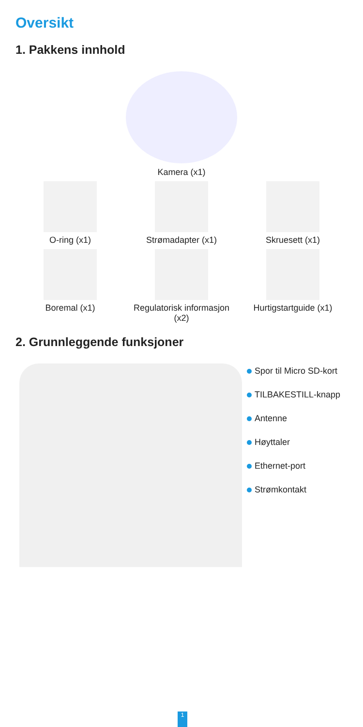Oversikt
1. Pakkens innhold
Kamera (x1)
O-ring (x1)
Strømadapter (x1)
Skruesett (x1)
Boremal (x1)
Regulatorisk informasjon (x2)
Hurtigstartguide (x1)
2. Grunnleggende funksjoner
Spor til Micro SD-kort
TILBAKESTILL-knapp
Antenne
Høyttaler
Ethernet-port
Strømkontakt
1